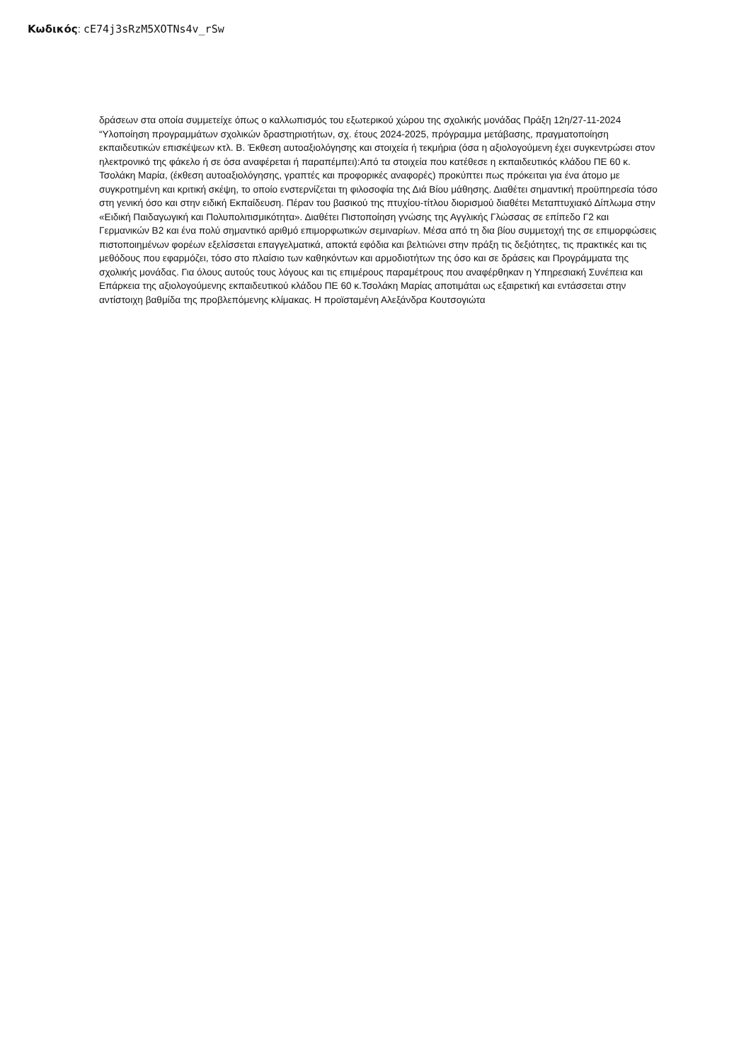Κωδικός: cE74j3sRzM5XOTNs4v_rSw
δράσεων στα οποία συμμετείχε όπως ο καλλωπισμός του εξωτερικού χώρου της σχολικής μονάδας Πράξη 12η/27-11-2024 “Υλοποίηση προγραμμάτων σχολικών δραστηριοτήτων, σχ. έτους 2024-2025, πρόγραμμα μετάβασης, πραγματοποίηση εκπαιδευτικών επισκέψεων κτλ. Β. Έκθεση αυτοαξιολόγησης και στοιχεία ή τεκμήρια (όσα η αξιολογούμενη έχει συγκεντρώσει στον ηλεκτρονικό της φάκελο ή σε όσα αναφέρεται ή παραπέμπει):Από τα στοιχεία που κατέθεσε η εκπαιδευτικός κλάδου ΠΕ 60 κ. Τσολάκη Μαρία, (έκθεση αυτοαξιολόγησης, γραπτές και προφορικές αναφορές) προκύπτει πως πρόκειται για ένα άτομο με συγκροτημένη και κριτική σκέψη, το οποίο ενστερνίζεται τη φιλοσοφία της Διά Βίου μάθησης. Διαθέτει σημαντική προϋπηρεσία τόσο στη γενική όσο και στην ειδική Εκπαίδευση. Πέραν του βασικού της πτυχίου-τίτλου διορισμού διαθέτει Μεταπτυχιακό Δίπλωμα στην «Ειδική Παιδαγωγική και Πολυπολιτισμικότητα». Διαθέτει Πιστοποίηση γνώσης της Αγγλικής Γλώσσας σε επίπεδο Γ2 και Γερμανικών Β2 και ένα πολύ σημαντικό αριθμό επιμορφωτικών σεμιναρίων. Μέσα από τη δια βίου συμμετοχή της σε επιμορφώσεις πιστοποιημένων φορέων εξελίσσεται επαγγελματικά, αποκτά εφόδια και βελτιώνει στην πράξη τις δεξιότητες, τις πρακτικές και τις μεθόδους που εφαρμόζει, τόσο στο πλαίσιο των καθηκόντων και αρμοδιοτήτων της όσο και σε δράσεις και Προγράμματα της σχολικής μονάδας. Για όλους αυτούς τους λόγους και τις επιμέρους παραμέτρους που αναφέρθηκαν η Υπηρεσιακή Συνέπεια και Επάρκεια της αξιολογούμενης εκπαιδευτικού κλάδου ΠΕ 60 κ.Τσολάκη Μαρίας αποτιμάται ως εξαιρετική και εντάσσεται στην αντίστοιχη βαθμίδα της προβλεπόμενης κλίμακας. Η προϊσταμένη Αλεξάνδρα Κουτσογιώτα